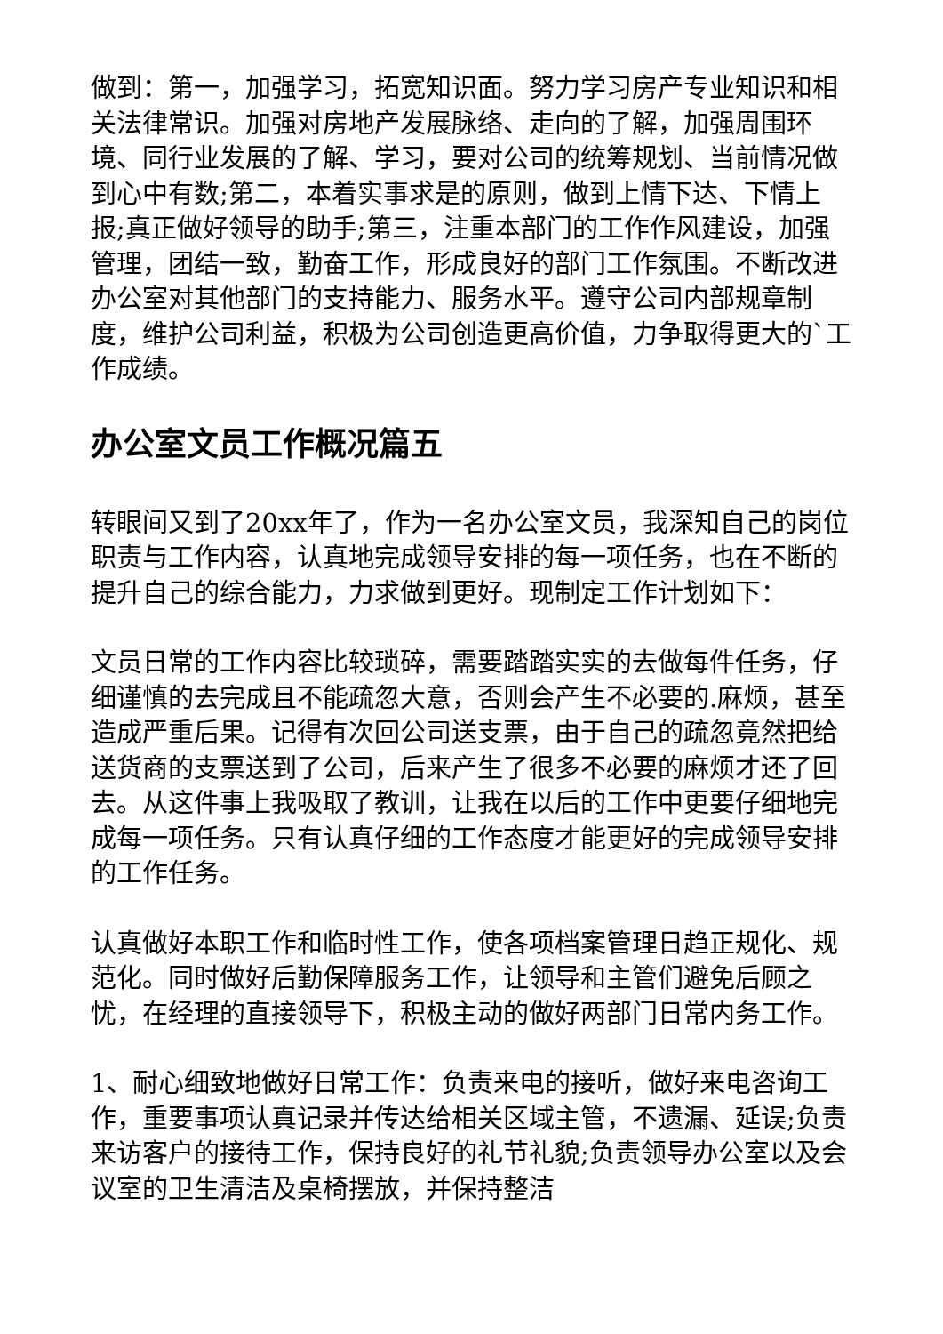做到：第一，加强学习，拓宽知识面。努力学习房产专业知识和相关法律常识。加强对房地产发展脉络、走向的了解，加强周围环境、同行业发展的了解、学习，要对公司的统筹规划、当前情况做到心中有数;第二，本着实事求是的原则，做到上情下达、下情上报;真正做好领导的助手;第三，注重本部门的工作作风建设，加强管理，团结一致，勤奋工作，形成良好的部门工作氛围。不断改进办公室对其他部门的支持能力、服务水平。遵守公司内部规章制度，维护公司利益，积极为公司创造更高价值，力争取得更大的`工作成绩。
办公室文员工作概况篇五
转眼间又到了20xx年了，作为一名办公室文员，我深知自己的岗位职责与工作内容，认真地完成领导安排的每一项任务，也在不断的提升自己的综合能力，力求做到更好。现制定工作计划如下：
文员日常的工作内容比较琐碎，需要踏踏实实的去做每件任务，仔细谨慎的去完成且不能疏忽大意，否则会产生不必要的.麻烦，甚至造成严重后果。记得有次回公司送支票，由于自己的疏忽竟然把给送货商的支票送到了公司，后来产生了很多不必要的麻烦才还了回去。从这件事上我吸取了教训，让我在以后的工作中更要仔细地完成每一项任务。只有认真仔细的工作态度才能更好的完成领导安排的工作任务。
认真做好本职工作和临时性工作，使各项档案管理日趋正规化、规范化。同时做好后勤保障服务工作，让领导和主管们避免后顾之忧，在经理的直接领导下，积极主动的做好两部门日常内务工作。
1、耐心细致地做好日常工作：负责来电的接听，做好来电咨询工作，重要事项认真记录并传达给相关区域主管，不遗漏、延误;负责来访客户的接待工作，保持良好的礼节礼貌;负责领导办公室以及会议室的卫生清洁及桌椅摆放，并保持整洁